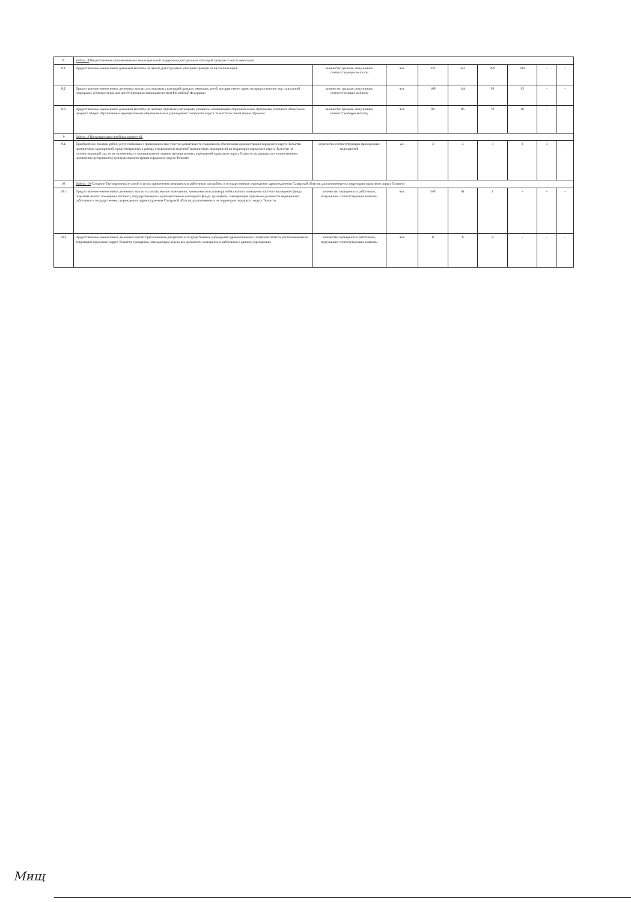| 8. | Задача: 8 Предоставление дополнительных мер социальной поддержки для отдельных категорий граждан из числа инвалидов | | | | | | | | |
| 8.1. | Предоставление ежемесячной денежной выплаты на проезд для отдельных категорий граждан из числа инвалидов | количество граждан, получивших соответствующие выплаты | чел. | 222 | 241 | 209 | 222 | - | - |
| 8.2. | Предоставление ежемесячных денежных выплат для отдельных категорий граждан, имеющих детей, которые имеют право на предоставление мер социальной поддержки, установленных для детей-инвалидов законодательством Российской Федерации | количество граждан, получивших соответствующие выплаты | чел. | 106 | 114 | 93 | 93 | - | - |
| 8.3. | Предоставление ежемесячной денежной выплаты на питание отдельным категориям учащихся, осваивающих образовательные программы основного общего или среднего общего образования в муниципальных образовательных учреждениях городского округа Тольятти по очной форме обучения. | количество граждан, получивших соответствующую выплату | чел. | 86 | 86 | 70 | 40 | - | - |
| 9 | Задача: 9 Популяризация семейных ценностей. | | | | | | | | |
| 9.1. | Приобретение товаров, работ, услуг связанных с проведением при участии департамента социального обеспечения администрации городского округа Тольятти праздничных мероприятий, предусмотренных в рамках утвержденных перечней праздничных мероприятий на территории городского округа Тольятти на соответствующий год, но не включенных в муниципальное задание муниципальных учреждений городского округа Тольятти, находящихся в ведомственном подчинении департамента культуры администрации городского округа Тольятти | количество соответствующих проведенных мероприятий | ед. | 3 | 3 | 3 | 3 | 3 | - |
| 10. | Задача: 10 Создание благоприятных условий в целях привлечения медицинских работников для работы в государственные учреждения здравоохранения Самарской области, расположенные на территории городского округа Тольятти | | | | | | | | |
| 10.1. | Предоставление ежемесячных денежных выплат на оплату жилого помещения, занимаемого по договору найма жилого помещения частного жилищного фонда, поднайма жилого помещения частного, государственного и муниципального жилищного фонда, гражданам, замещающим отдельные должности медицинских работников в государственных учреждениях здравоохранения Самарской области, расположенных на территории городского округа Тольятти | количество медицинских работников, получивших соответствующие выплаты | чел. | 540 | 41 | 1 | - | - | - |
| 10.2. | Предоставление ежемесячных денежных выплат приглашенным для работы в государственные учреждения здравоохранения Самарской области, расположенные на территории городского округа Тольятти, гражданам, замещающим отдельные должности медицинских работников в данных учреждениях | количество медицинских работников, получивших соответствующие выплаты | чел. | 8 | 8 | 8 | - | - | - |
Мищ